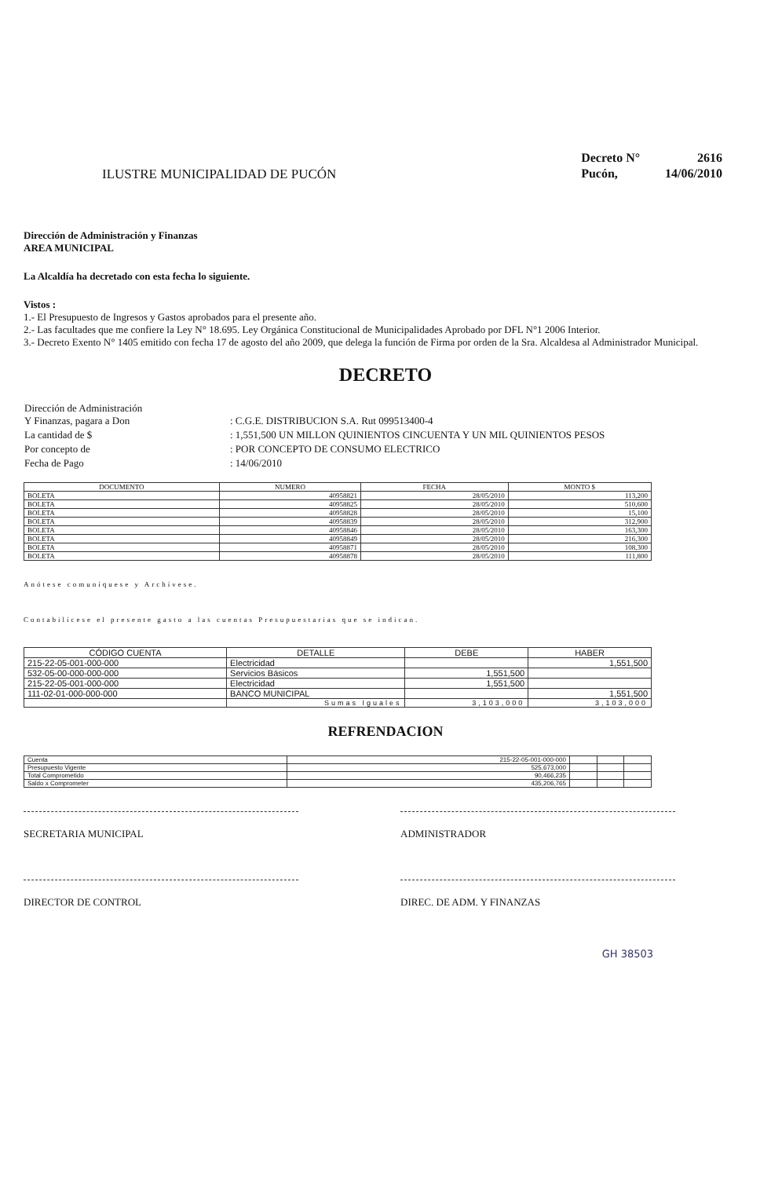ILUSTRE MUNICIPALIDAD DE PUCÓN
| Decreto N° | 2616 |
| Pucón, | 14/06/2010 |
Dirección de Administración y Finanzas
AREA MUNICIPAL
La Alcaldía ha decretado con esta fecha lo siguiente.
Vistos :
1.- El Presupuesto de Ingresos y Gastos aprobados para el presente año.
2.- Las facultades que me confiere la Ley N° 18.695. Ley Orgánica Constitucional de Municipalidades Aprobado por DFL N°1 2006 Interior.
3.- Decreto Exento N° 1405 emitido con fecha 17 de agosto del año 2009, que delega la función de Firma por orden de la Sra. Alcaldesa al Administrador Municipal.
DECRETO
| Dirección de Administración Y Finanzas, pagara a Don | : C.G.E. DISTRIBUCION S.A. Rut 099513400-4 |
| La cantidad de $ | : 1,551,500 UN MILLON QUINIENTOS CINCUENTA Y UN MIL QUINIENTOS PESOS |
| Por concepto de | : POR CONCEPTO DE CONSUMO ELECTRICO |
| Fecha de Pago | : 14/06/2010 |
| DOCUMENTO | NUMERO | FECHA | MONTO $ |
| --- | --- | --- | --- |
| BOLETA | 40958821 | 28/05/2010 | 113,200 |
| BOLETA | 40958825 | 28/05/2010 | 510,600 |
| BOLETA | 40958828 | 28/05/2010 | 15,100 |
| BOLETA | 40958839 | 28/05/2010 | 312,900 |
| BOLETA | 40958846 | 28/05/2010 | 163,300 |
| BOLETA | 40958849 | 28/05/2010 | 216,300 |
| BOLETA | 40958871 | 28/05/2010 | 108,300 |
| BOLETA | 40958878 | 28/05/2010 | 111,800 |
Anótese comuníquese y Archívese.
Contabilícese el presente gasto a las cuentas Presupuestarias que se indican.
| CÓDIGO CUENTA | DETALLE | DEBE | HABER |
| --- | --- | --- | --- |
| 215-22-05-001-000-000 | Electricidad | | 1,551,500 |
| 532-05-00-000-000-000 | Servicios Básicos | 1,551,500 | |
| 215-22-05-001-000-000 | Electricidad | 1,551,500 | |
| 111-02-01-000-000-000 | BANCO MUNICIPAL | | 1,551,500 |
| | Sumas Iguales | 3,103,000 | 3,103,000 |
REFRENDACION
| Cuenta | 215-22-05-001-000-000 | | | |
| Presupuesto Vigente | 525,673,000 | | | |
| Total Comprometido | 90,466,235 | | | |
| Saldo x Comprometer | 435,206,765 | | | |
SECRETARIA MUNICIPAL
ADMINISTRADOR
DIRECTOR DE CONTROL
DIREC. DE ADM. Y FINANZAS
GH 38503